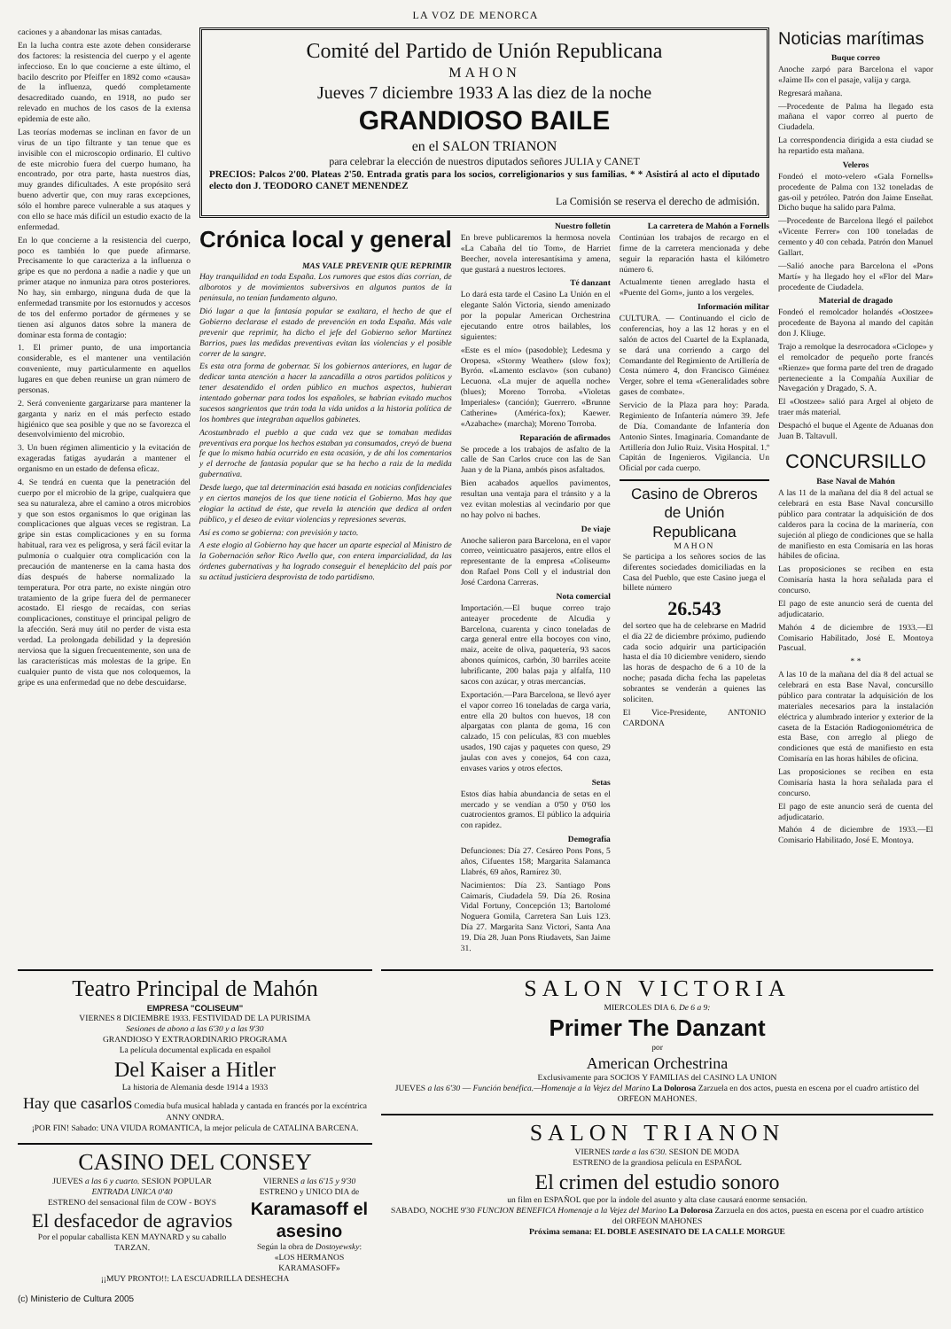LA VOZ DE MENORCA
caciones y a abandonar las misas cantadas.
En la lucha contra este azote deben considerarse dos factores: la resistencia del cuerpo y el agente infeccioso. En lo que concierne a este último, el bacilo descrito por Pfeiffer en 1892 como «causa» de la influenza, quedó completamente desacreditado cuando, en 1918, no pudo ser relevado en muchos de los casos de la extensa epidemia de este año.
Las teorías modernas se inclinan en favor de un virus de un tipo filtrante y tan tenue que es invisible con el microscopio ordinario. El cultivo de este microbio fuera del cuerpo humano, ha encontrado, por otra parte, hasta nuestros días, muy grandes dificultades. A este propósito será bueno advertir que, con muy raras excepciones, sólo el hombre parece vulnerable a sus ataques y con ello se hace más difícil un estudio exacto de la enfermedad.
En lo que concierne a la resistencia del cuerpo, poco es también lo que puede afirmarse. Precisamente lo que caracteriza a la influenza o gripe es que no perdona a nadie a nadie y que un primer ataque no inmuniza para otros posteriores. No hay, sin embargo, ninguna duda de que la enfermedad transmite por los estornudos y accesos de tos del enfermo portador de gérmenes y se tienen así algunos datos sobre la manera de dominar esta forma de contagio:
1. El primer punto, de una importancia considerable, es el mantener una ventilación conveniente, muy particularmente en aquellos lugares en que deben reunirse un gran número de personas.
2. Será conveniente gargarizarse para mantener la garganta y nariz en el más perfecto estado higiénico que sea posible y que no se favorezca el desenvolvimiento del microbio.
3. Un buen régimen alimenticio y la evitación de exageradas fatigas ayudarán a mantener el organismo en un estado de defensa eficaz.
4. Se tendrá en cuenta que la penetración del cuerpo por el microbio de la gripe, cualquiera que sea su naturaleza, abre el camino a otros microbios y que son estos organismos lo que originan las complicaciones que alguas veces se registran. La gripe sin estas complicaciones y en su forma habitual, rara vez es peligrosa, y será fácil evitar la pulmonía o cualquier otra complicación con la precaución de mantenerse en la cama hasta dos días después de haberse normalizado la temperatura. Por otra parte, no existe ningún otro tratamiento de la gripe fuera del de permanecer acostado. El riesgo de recaídas, con serias complicaciones, constituye el principal peligro de la afección. Será muy útil no perder de vista esta verdad. La prolongada debilidad y la depresión nerviosa que la siguen frecuentemente, son una de las características más molestas de la gripe. En cualquier punto de vista que nos coloquemos, la gripe es una enfermedad que no debe descuidarse.
Comité del Partido de Unión Republicana
MAHON
Jueves 7 diciembre 1933 A las diez de la noche
GRANDIOSO BAILE
en el SALON TRIANON
para celebrar la elección de nuestros diputados señores JULIA y CANET
PRECIOS: Palcos 2'00. Plateas 2'50. Entrada gratis para los socios, correligionarios y sus familias. * * Asistirá al acto el diputado electo don J. TEODORO CANET MENENDEZ
La Comisión se reserva el derecho de admisión.
Crónica local y general
MAS VALE PREVENIR QUE REPRIMIR
Hay tranquilidad en toda España. Los rumores que estos días corrían, de alborotos y de movimientos subversivos en algunos puntos de la península, no tenían fundamento alguno.
Dió lugar a que la fantasía popular se exaltara, el hecho de que el Gobierno declarase el estado de prevención en toda España. Más vale prevenir que reprimir, ha dicho el jefe del Gobierno señor Martínez Barrios, pues las medidas preventivas evitan las violencias y el posible correr de la sangre.
Es esta otra forma de gobernar. Si los gobiernos anteriores, en lugar de dedicar tanta atención a hacer la zancadilla a otros partidos políticos y tener desatendido el orden público en muchos aspectos, hubieran intentado gobernar para todos los españoles, se habrían evitado muchos sucesos sangrientos que trán toda la vida unidos a la historia política de los hombres que integraban aquellos gabinetes.
Acostumbrado el pueblo a que cada vez que se tomaban medidas preventivas era porque los hechos estaban ya consumados, creyó de buena fe que lo mismo había ocurrido en esta ocasión, y de ahí los comentarios y el derroche de fantasía popular que se ha hecho a raiz de la medida gubernativa.
Desde luego, que tal determinación está basada en noticias confidenciales y en ciertos manejos de los que tiene noticia el Gobierno. Mas hay que elogiar la actitud de éste, que revela la atención que dedica al orden público, y el deseo de evitar violencias y represiones severas.
Así es como se gobierna: con previsión y tacto.
A este elogio al Gobierno hay que hacer un aparte especial al Ministro de la Gobernación señor Rico Avello que, con entera imparcialidad, da las órdenes gubernativas y ha logrado conseguir el beneplácito del país por su actitud justiciera desprovista de todo partidismo.
Nuestro folletín
En breve publicaremos la hermosa novela «La Cabaña del tío Tom», de Harriet Beecher, novela interesantísima y amena, que gustará a nuestros lectores.
Té danzant
Lo dará esta tarde el Casino La Unión en el elegante Salón Victoria, siendo amenizado por la popular American Orchestrina ejecutando entre otros bailables, los siguientes:
«Este es el mío» (pasodoble); Ledesma y Oropesa. «Stormy Weather» (slow fox); Byrón. «Lamento esclavo» (son cubano) Lecuona. «La mujer de aquella noche» (blues); Moreno Torroba. «Violetas Imperiales» (canción); Guerrero. «Brunne Catherine» (América-fox); Kaewer. «Azabache» (marcha); Moreno Torroba.
Reparación de afirmados
Se procede a los trabajos de asfalto de la calle de San Carlos cruce con las de San Juan y de la Piana, ambós pisos asfaltados.
Bien acabados aquellos pavimentos, resultan una ventaja para el tránsito y a la vez evitan molestias al vecindario por que no hay polvo ni baches.
De viaje
Anoche salieron para Barcelona, en el vapor correo, veinticuatro pasajeros, entre ellos el representante de la empresa «Coliseum» don Rafael Pons Coll y el industrial don José Cardona Carreras.
Nota comercial
Importación.—El buque correo trajo anteayer procedente de Alcudia y Barcelona, cuarenta y cinco toneladas de carga general entre ella bocoyes con vino, maiz, aceite de oliva, paquetería, 93 sacos abonos químicos, carbón, 30 barriles aceite lubrificante, 200 balas paja y alfalfa, 110 sacos con azúcar, y otras mercancías.
Exportación.—Para Barcelona, se llevó ayer el vapor correo 16 toneladas de carga varia, entre ella 20 bultos con huevos, 18 con alpargatas con planta de goma, 16 con calzado, 15 con películas, 83 con muebles usados, 190 cajas y paquetes con queso, 29 jaulas con aves y conejos, 64 con caza, envases varios y otros efectos.
Setas
Estos días había abundancia de setas en el mercado y se vendían a 0'50 y 0'60 los cuatrocientos gramos. El público la adquiría con rapidez.
Demografía
Defunciones: Día 27. Cesáreo Pons Pons, 5 años, Cifuentes 158; Margarita Salamanca Llabrés, 69 años, Ramírez 30.
Nacimientos: Día 23. Santiago Pons Caimaris, Ciudadela 59. Día 26. Rosina Vidal Fortuny, Concepción 13; Bartolomé Noguera Gomila, Carretera San Luis 123. Día 27. Margarita Sanz Victori, Santa Ana 19. Día 28. Juan Pons Riudavets, San Jaime 31.
La carretera de Mahón a Fornells
Continúan los trabajos de recargo en el firme de la carretera mencionada y debe seguir la reparación hasta el kilómetro número 6.
Actualmente tienen arreglado hasta el «Puente del Gorn», junto a los vergeles.
Información militar
CULTURA. — Continuando el ciclo de conferencias, hoy a las 12 horas y en el salón de actos del Cuartel de la Explanada, se dará una corriendo a cargo del Comandante del Regimiento de Artillería de Costa número 4, don Francisco Giménez Verger, sobre el tema «Generalidades sobre gases de combate».
Servicio de la Plaza para hoy: Parada. Regimiento de Infantería número 39. Jefe de Día. Comandante de Infantería don Antonio Sintes. Imaginaria. Comandante de Artillería don Julio Ruiz. Visita Hospital. 1.º Capitán de Ingenieros. Vigilancia. Un Oficial por cada cuerpo.
Casino de Obreros de Unión Republicana
MAHON
Se participa a los señores socios de las diferentes sociedades domiciliadas en la Casa del Pueblo, que este Casino juega el billete número
26.543
del sorteo que ha de celebrarse en Madrid el día 22 de diciembre próximo, pudiendo cada socio adquirir una participación hasta el día 10 diciembre venidero, siendo las horas de despacho de 6 a 10 de la noche; pasada dicha fecha las papeletas sobrantes se venderán a quienes las soliciten.
El Vice-Presidente, ANTONIO CARDONA
Noticias marítimas
Buque correo
Anoche zarpó para Barcelona el vapor «Jaime II» con el pasaje, valija y carga.
Regresará mañana.
—Procedente de Palma ha llegado esta mañana el vapor correo al puerto de Ciudadela.
La correspondencia dirigida a esta ciudad se ha repartido esta mañana.
Veleros
Fondeó el moto-velero «Gala Fornells» procedente de Palma con 132 toneladas de gas-oil y petróleo. Patrón don Jaime Enseñat. Dicho buque ha salido para Palma.
—Procedente de Barcelona llegó el pailebot «Vicente Ferrer» con 100 toneladas de cemento y 40 con cebada. Patrón don Manuel Gallart.
—Salió anoche para Barcelona el «Pons Martí» y ha llegado hoy el «Flor del Mar» procedente de Ciudadela.
Material de dragado
Fondeó el remolcador holandés «Oostzee» procedente de Bayona al mando del capitán don J. Kliuge.
Trajo a remolque la desrrocadora «Ciclope» y el remolcador de pequeño porte francés «Rienze» que forma parte del tren de dragado perteneciente a la Compañía Auxiliar de Navegación y Dragado, S. A.
El «Oostzee» salió para Argel al objeto de traer más material.
Despachó el buque el Agente de Aduanas don Juan B. Taltavull.
CONCURSILLO
Base Naval de Mahón
A las 11 de la mañana del día 8 del actual se celebrará en esta Base Naval concursillo público para contratar la adquisición de dos calderos para la cocina de la marinería, con sujeción al pliego de condiciones que se halla de manifiesto en esta Comisaría en las horas hábiles de oficina.
Las proposiciones se reciben en esta Comisaría hasta la hora señalada para el concurso.
El pago de este anuncio será de cuenta del adjudicatario.
Mahón 4 de diciembre de 1933.—El Comisario Habilitado, José E. Montoya Pascual.
* *
A las 10 de la mañana del día 8 del actual se celebrará en esta Base Naval, concursillo público para contratar la adquisición de los materiales necesarios para la instalación eléctrica y alumbrado interior y exterior de la caseta de la Estación Radiogoniométrica de esta Base, con arreglo al pliego de condiciones que está de manifiesto en esta Comisaría en las horas hábiles de oficina.
Las proposiciones se reciben en esta Comisaría hasta la hora señalada para el concurso.
El pago de este anuncio será de cuenta del adjudicatario.
Mahón 4 de diciembre de 1933.—El Comisario Habilitado, José E. Montoya.
Teatro Principal de Mahón
EMPRESA "COLISEUM"
VIERNES 8 DICIEMBRE 1933. FESTIVIDAD DE LA PURISIMA
Sesiones de abono a las 6'30 y a las 9'30
GRANDIOSO Y EXTRAORDINARIO PROGRAMA
La película documental explicada en español
Del Kaiser a Hitler
La historia de Alemania desde 1914 a 1933
Hay que casarlos Comedia bufa musical hablada y cantada en francés por la excéntrica ANNY ONDRA.
¡POR FIN! Sabado: UNA VIUDA ROMANTICA, la mejor película de CATALINA BARCENA.
CASINO DEL CONSEY
JUEVES a las 6 y cuarto. SESION POPULAR
ENTRADA UNICA 0'40
ESTRENO del sensacional film de COW - BOYS
El desfacedor de agravios
Por el popular caballista KEN MAYNARD y su caballo TARZAN.
VIERNES a las 6'15 y 9'30 ESTRENO y UNICO DIA de
Karamasoff el asesino
Según la obra de Dostoyewsky: «LOS HERMANOS KARAMASOFF»
¡¡MUY PRONTO!!: LA ESCUADRILLA DESHECHA
SALON VICTORIA
MIERCOLES DIA 6. De 6 a 9:
Primer The Danzant
por
American Orchestrina
Exclusivamente para SOCIOS Y FAMILIAS del CASINO LA UNION
JUEVES a las 6'30 — Función benéfica.—Homenaje a la Vejez del Marino La Dolorosa Zarzuela en dos actos, puesta en escena por el cuadro artístico del ORFEON MAHONES.
SALON TRIANON
VIERNES tarde a las 6'30. SESION DE MODA
ESTRENO de la grandiosa película en ESPAÑOL
El crimen del estudio sonoro
un film en ESPAÑOL que por la índole del asunto y alta clase causará enorme sensación.
SABADO, NOCHE 9'30 FUNCION BENEFICA Homenaje a la Vejez del Marino La Dolorosa Zarzuela en dos actos, puesta en escena por el cuadro artístico del ORFEON MAHONES
Próxima semana: EL DOBLE ASESINATO DE LA CALLE MORGUE
(c) Ministerio de Cultura 2005